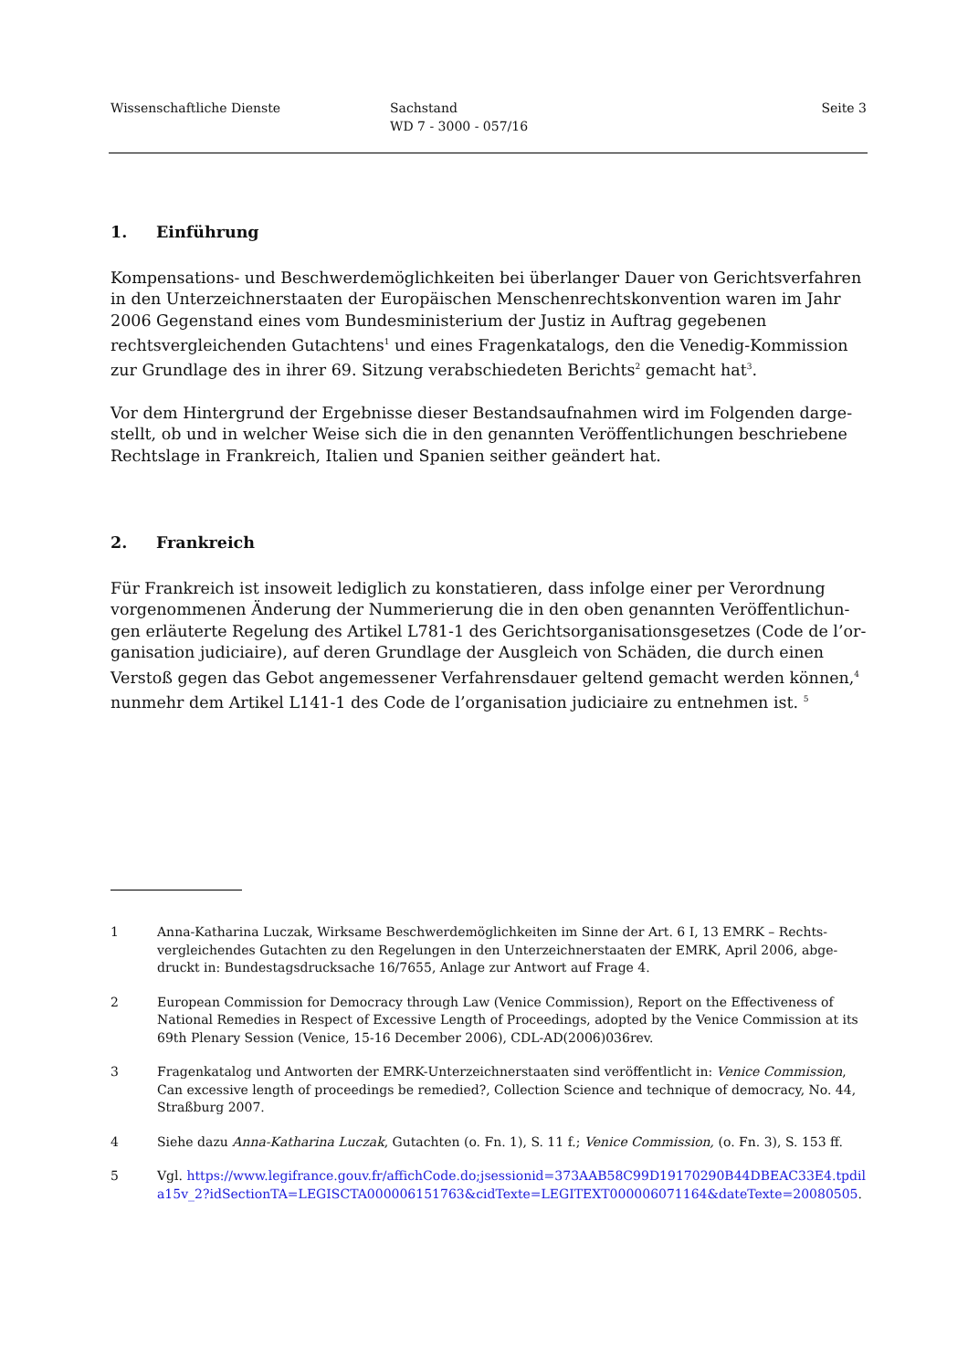Wissenschaftliche Dienste Sachstand
WD 7 - 3000 - 057/16
Seite 3
1. Einführung
Kompensations- und Beschwerdemöglichkeiten bei überlanger Dauer von Gerichtsverfah­ren in den Unterzeichnerstaaten der Europäischen Menschenrechtskonvention waren im Jahr 2006 Gegenstand eines vom Bundesministerium der Justiz in Auftrag gegebenen rechtsvergleichenden Gutachtens<sup>1</sup> und eines Fragenkatalogs, den die Venedig-Kommission zur Grundlage des in ihrer 69. Sitzung verabschiedeten Berichts<sup>2</sup> gemacht hat<sup>3</sup>.
Vor dem Hintergrund der Ergebnisse dieser Bestandsaufnahmen wird im Folgenden darge­stellt, ob und in welcher Weise sich die in den genannten Veröffentlichungen beschriebene Rechtslage in Frankreich, Italien und Spanien seither geändert hat.
2. Frankreich
Für Frankreich ist insoweit lediglich zu konstatieren, dass infolge einer per Verordnung vorgenommenen Änderung der Nummerierung die in den oben genannten Veröffentlichun­gen erläuterte Regelung des Artikel L781-1 des Gerichtsorganisationsgesetzes (Code de l’or­ganisation judiciaire), auf deren Grundlage der Ausgleich von Schäden, die durch einen Verstoß gegen das Gebot angemessener Verfahrensdauer geltend gemacht werden können,<sup>4</sup> nunmehr dem Artikel L141-1 des Code de l’organisation judiciaire zu entnehmen ist. <sup>5</sup>
1 Anna-Katharina Luczak, Wirksame Beschwerdemöglichkeiten im Sinne der Art. 6 I, 13 EMRK – Rechts­vergleichendes Gutachten zu den Regelungen in den Unterzeichnerstaaten der EMRK, April 2006, abge­druckt in: Bundestagsdrucksache 16/7655, Anlage zur Antwort auf Frage 4.
2 European Commission for Democracy through Law (Venice Commission), Report on the Effectiveness of National Remedies in Respect of Excessive Length of Proceedings, adopted by the Venice Commission at its 69th Plenary Session (Venice, 15-16 December 2006), CDL-AD(2006)036rev.
3 Fragenkatalog und Antworten der EMRK-Unterzeichnerstaaten sind veröffentlicht in: Venice Commis­sion, Can excessive length of proceedings be remedied?, Collection Science and technique of democracy, No. 44, Straßburg 2007.
4 Siehe dazu Anna-Katharina Luczak, Gutachten (o. Fn. 1), S. 11 f.; Venice Commission, (o. Fn. 3), S. 153 ff.
5 Vgl. https://www.legifrance.gouv.fr/affichCode.do;jsessionid=373AAB58C99D19170290B44DBEAC33E4.tpdila15v_2?idSectionTA=LEGISCTA000006151763&cidTexte=LEGITEXT000006071164&dateTexte=20080505.